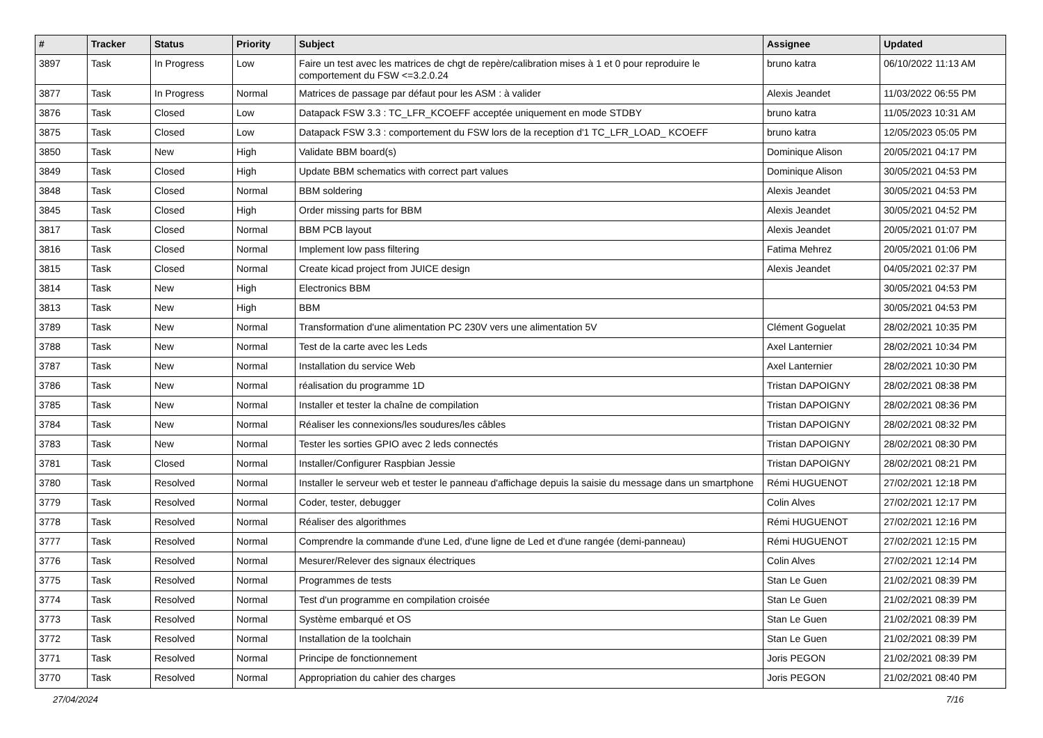| # | Tracker | Status | Priority | Subject | Assignee | Updated |
| --- | --- | --- | --- | --- | --- | --- |
| 3897 | Task | In Progress | Low | Faire un test avec les matrices de chgt de repère/calibration mises à 1 et 0 pour reproduire le comportement du FSW <=3.2.0.24 | bruno katra | 06/10/2022 11:13 AM |
| 3877 | Task | In Progress | Normal | Matrices de passage par défaut pour les ASM : à valider | Alexis Jeandet | 11/03/2022 06:55 PM |
| 3876 | Task | Closed | Low | Datapack FSW 3.3 : TC_LFR_KCOEFF acceptée uniquement en mode STDBY | bruno katra | 11/05/2023 10:31 AM |
| 3875 | Task | Closed | Low | Datapack FSW 3.3 : comportement du FSW lors de la reception d'1 TC_LFR_LOAD_ KCOEFF | bruno katra | 12/05/2023 05:05 PM |
| 3850 | Task | New | High | Validate BBM board(s) | Dominique Alison | 20/05/2021 04:17 PM |
| 3849 | Task | Closed | High | Update BBM schematics with correct part values | Dominique Alison | 30/05/2021 04:53 PM |
| 3848 | Task | Closed | Normal | BBM soldering | Alexis Jeandet | 30/05/2021 04:53 PM |
| 3845 | Task | Closed | High | Order missing parts for BBM | Alexis Jeandet | 30/05/2021 04:52 PM |
| 3817 | Task | Closed | Normal | BBM PCB layout | Alexis Jeandet | 20/05/2021 01:07 PM |
| 3816 | Task | Closed | Normal | Implement low pass filtering | Fatima Mehrez | 20/05/2021 01:06 PM |
| 3815 | Task | Closed | Normal | Create kicad project from JUICE design | Alexis Jeandet | 04/05/2021 02:37 PM |
| 3814 | Task | New | High | Electronics BBM | | 30/05/2021 04:53 PM |
| 3813 | Task | New | High | BBM | | 30/05/2021 04:53 PM |
| 3789 | Task | New | Normal | Transformation d'une alimentation PC 230V vers une alimentation 5V | Clément Goguelat | 28/02/2021 10:35 PM |
| 3788 | Task | New | Normal | Test de la carte avec les Leds | Axel Lanternier | 28/02/2021 10:34 PM |
| 3787 | Task | New | Normal | Installation du service Web | Axel Lanternier | 28/02/2021 10:30 PM |
| 3786 | Task | New | Normal | réalisation du programme 1D | Tristan DAPOIGNY | 28/02/2021 08:38 PM |
| 3785 | Task | New | Normal | Installer et tester la chaîne de compilation | Tristan DAPOIGNY | 28/02/2021 08:36 PM |
| 3784 | Task | New | Normal | Réaliser les connexions/les soudures/les câbles | Tristan DAPOIGNY | 28/02/2021 08:32 PM |
| 3783 | Task | New | Normal | Tester les sorties GPIO avec 2 leds connectés | Tristan DAPOIGNY | 28/02/2021 08:30 PM |
| 3781 | Task | Closed | Normal | Installer/Configurer Raspbian Jessie | Tristan DAPOIGNY | 28/02/2021 08:21 PM |
| 3780 | Task | Resolved | Normal | Installer le serveur web et tester le panneau d'affichage depuis la saisie du message dans un smartphone | Rémi HUGUENOT | 27/02/2021 12:18 PM |
| 3779 | Task | Resolved | Normal | Coder, tester, debugger | Colin Alves | 27/02/2021 12:17 PM |
| 3778 | Task | Resolved | Normal | Réaliser des algorithmes | Rémi HUGUENOT | 27/02/2021 12:16 PM |
| 3777 | Task | Resolved | Normal | Comprendre la commande d'une Led, d'une ligne de Led et d'une rangée (demi-panneau) | Rémi HUGUENOT | 27/02/2021 12:15 PM |
| 3776 | Task | Resolved | Normal | Mesurer/Relever des signaux électriques | Colin Alves | 27/02/2021 12:14 PM |
| 3775 | Task | Resolved | Normal | Programmes de tests | Stan Le Guen | 21/02/2021 08:39 PM |
| 3774 | Task | Resolved | Normal | Test d'un programme en compilation croisée | Stan Le Guen | 21/02/2021 08:39 PM |
| 3773 | Task | Resolved | Normal | Système embarqué et OS | Stan Le Guen | 21/02/2021 08:39 PM |
| 3772 | Task | Resolved | Normal | Installation de la toolchain | Stan Le Guen | 21/02/2021 08:39 PM |
| 3771 | Task | Resolved | Normal | Principe de fonctionnement | Joris PEGON | 21/02/2021 08:39 PM |
| 3770 | Task | Resolved | Normal | Appropriation du cahier des charges | Joris PEGON | 21/02/2021 08:40 PM |
27/04/2024 7/16